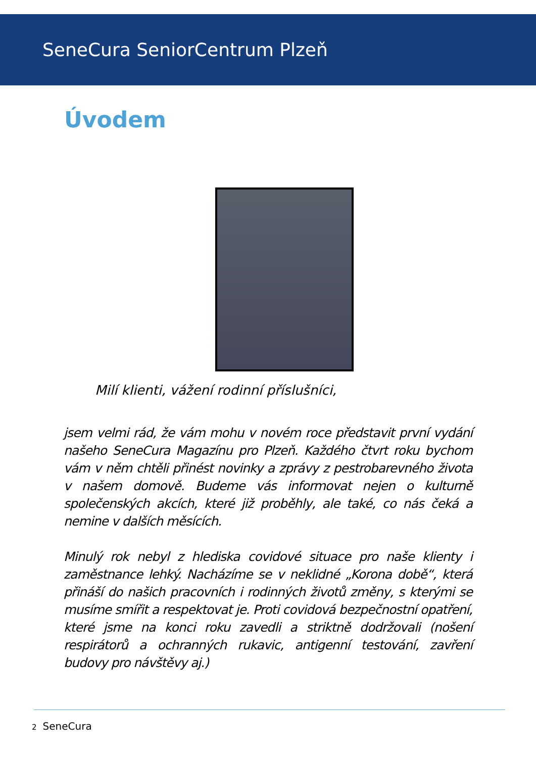SeneCura SeniorCentrum Plzeň
Úvodem
Milí klienti, vážení rodinní příslušníci,
jsem velmi rád, že vám mohu v novém roce představit první vydání našeho SeneCura Magazínu pro Plzeň. Každého čtvrt roku bychom vám v něm chtěli přinést novinky a zprávy z pestrobarevného života v našem domově. Budeme vás informovat nejen o kulturně společenských akcích, které již proběhly, ale také, co nás čeká a nemine v dalších měsících.
Minulý rok nebyl z hlediska covidové situace pro naše klienty i zaměstnance lehký. Nacházíme se v neklidné „Korona době“, která přináší do našich pracovních i rodinných životů změny, s kterými se musíme smířit a respektovat je. Proti covidová bezpečnostní opatření, které jsme na konci roku zavedli a striktně dodržovali (nošení respirátorů a ochranných rukavic, antigenní testování, zavření budovy pro návštěvy aj.)
2 SeneCura